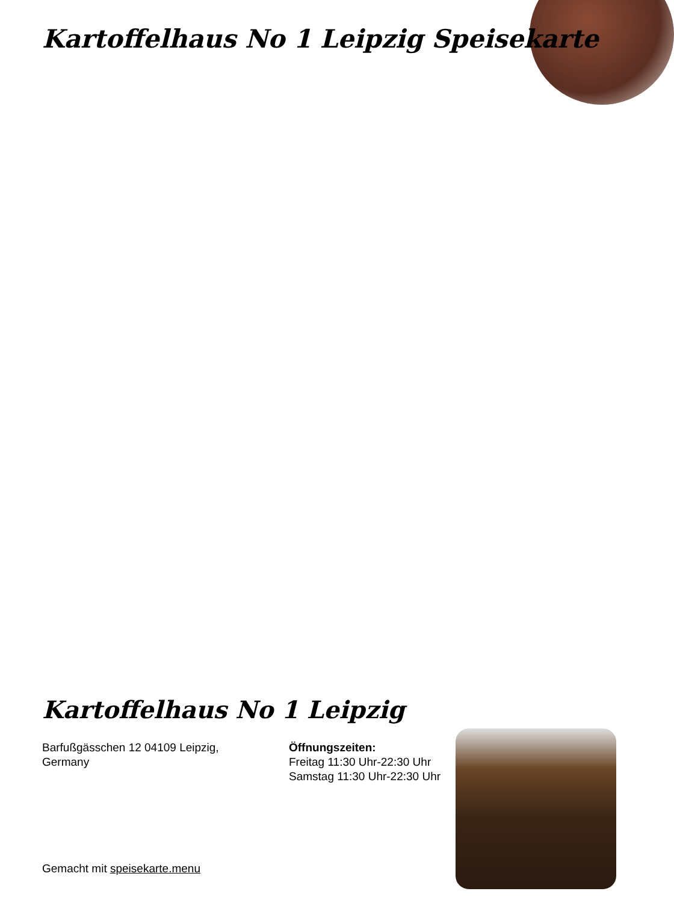Kartoffelhaus No 1 Leipzig Speisekarte
Kartoffelhaus No 1 Leipzig
Barfußgässchen 12 04109 Leipzig, Germany
Öffnungszeiten:
Freitag 11:30 Uhr-22:30 Uhr
Samstag 11:30 Uhr-22:30 Uhr
Gemacht mit speisekarte.menu